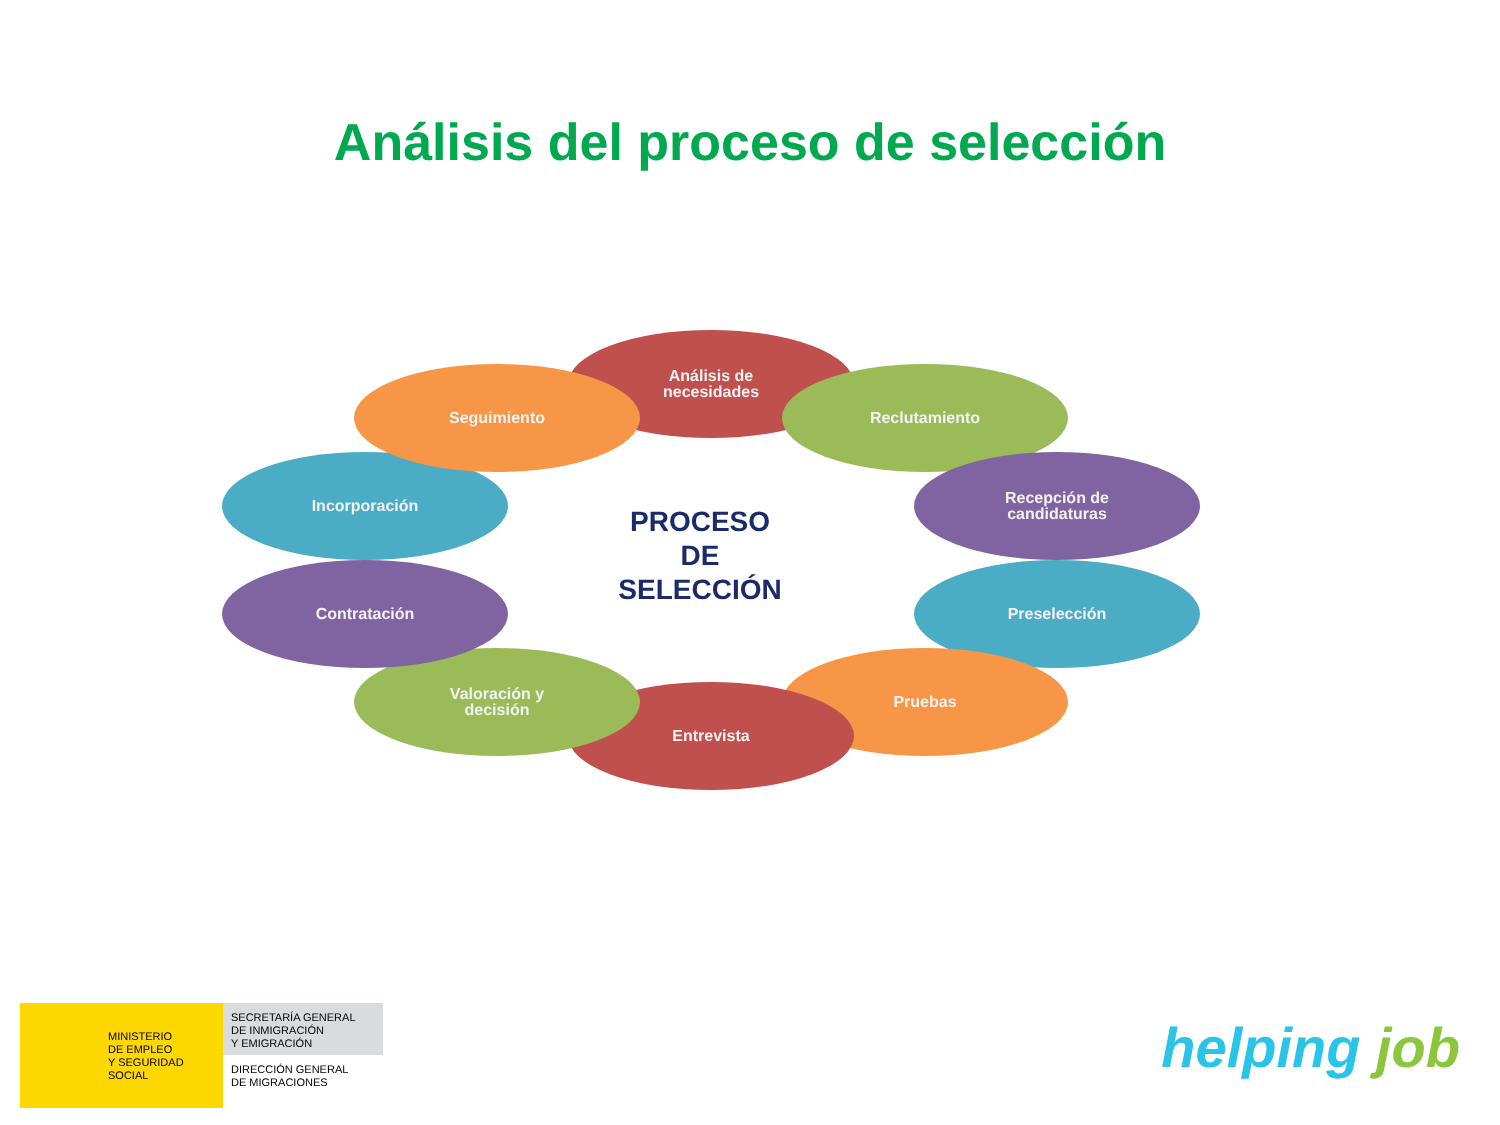Análisis del proceso de selección
Análisis de
necesidades
Reclutamiento
Recepción de
candidaturas
Preselección
Pruebas
Entrevista
Valoración y
decisión
Contratación
Incorporación
Seguimiento
PROCESO
DE
SELECCIÓN
MINISTERIO
DE EMPLEO
Y SEGURIDAD SOCIAL
SECRETARÍA GENERAL
DE INMIGRACIÓN
Y EMIGRACIÓN
DIRECCIÓN GENERAL
DE MIGRACIONES
helping job